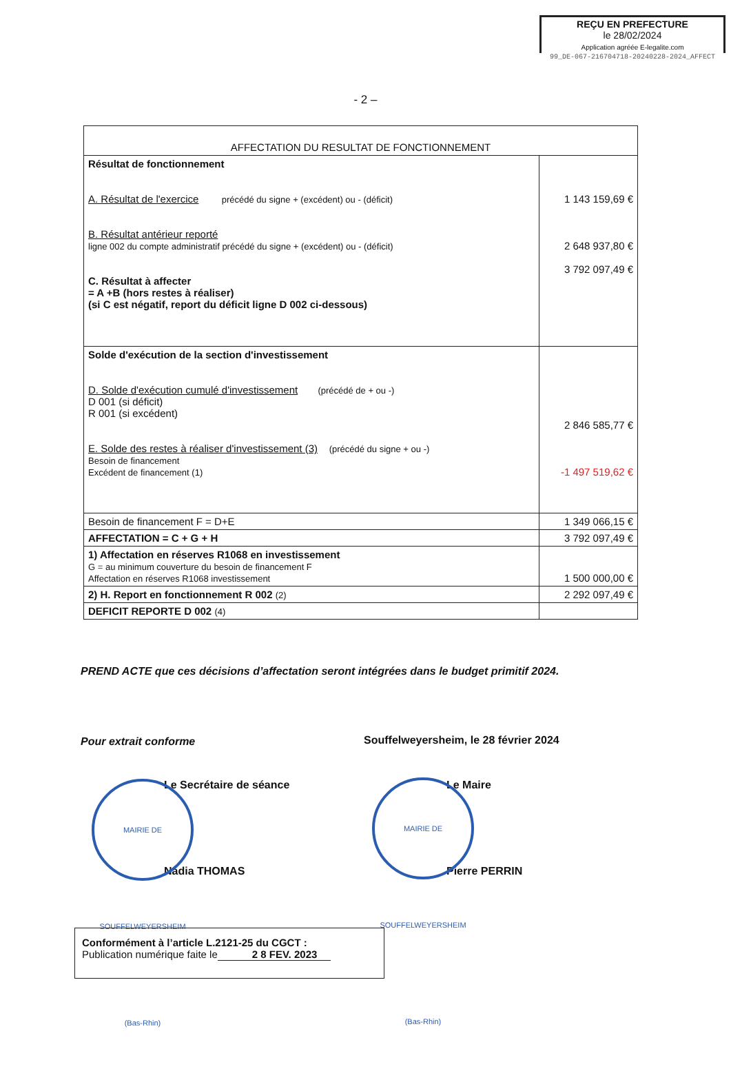REÇU EN PREFECTURE
le 28/02/2024
Application agréée E-legalite.com
99_DE-067-216704718-20240228-2024_AFFECT
- 2 –
| AFFECTATION DU RESULTAT DE FONCTIONNEMENT | |
| --- | --- |
| Résultat de fonctionnement A. Résultat de l'exercice précédé du signe + (excédent) ou - (déficit) B. Résultat antérieur reporté ligne 002 du compte administratif précédé du signe + (excédent) ou - (déficit) C. Résultat à affecter = A +B (hors restes à réaliser) (si C est négatif, report du déficit ligne D 002 ci-dessous) | 1 143 159,69 € 2 648 937,80 € 3 792 097,49 € |
| Solde d'exécution de la section d'investissement D. Solde d'exécution cumulé d'investissement (précédé de + ou -) D 001 (si déficit) R 001 (si excédent) E. Solde des restes à réaliser d'investissement (3) (précédé du signe + ou -) Besoin de financement Excédent de financement (1) | 2 846 585,77 € -1 497 519,62 € |
| Besoin de financement F = D+E | 1 349 066,15 € |
| AFFECTATION = C + G + H | 3 792 097,49 € |
| 1) Affectation en réserves R1068 en investissement G = au minimum couverture du besoin de financement F Affectation en réserves R1068 investissement | 1 500 000,00 € |
| 2) H. Report en fonctionnement R 002 (2) | 2 292 097,49 € |
| DEFICIT REPORTE D 002 (4) | |
PREND ACTE que ces décisions d’affectation seront intégrées dans le budget primitif 2024.
Pour extrait conforme
Souffelweyersheim, le 28 février 2024
Le Secrétaire de séance Le Maire
Nadia THOMAS Pierre PERRIN
MAIRIE DE SOUFFELWEYERSHEIM (Bas-Rhin)
MAIRIE DE SOUFFELWEYERSHEIM (Bas-Rhin)
Conformément à l’article L.2121-25 du CGCT :
Publication numérique faite le 2 8 FEV. 2023